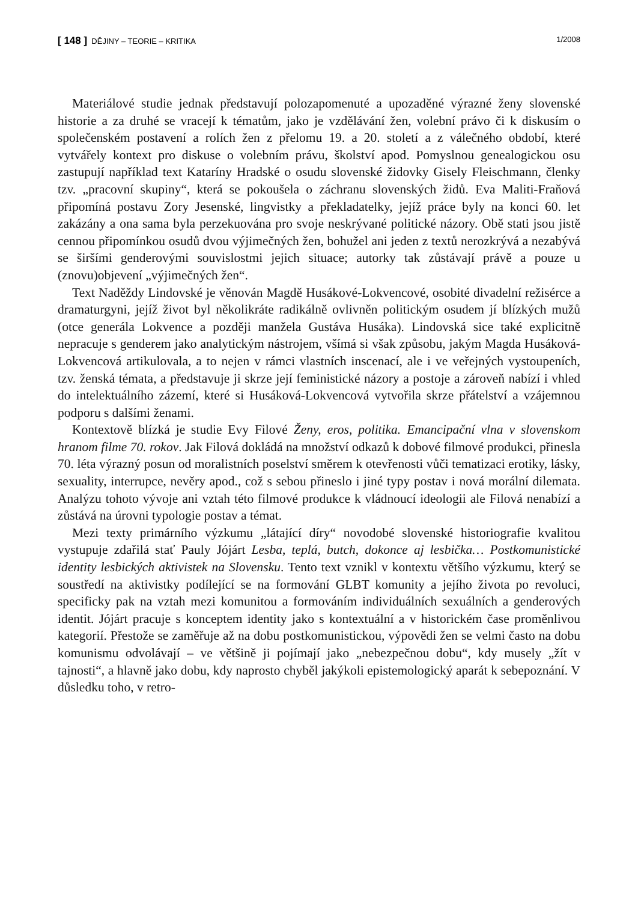[ 148 ] DĚJINY – TEORIE – KRITIKA 1/2008
Materiálové studie jednak představují polozapomenuté a upozaděné výrazné ženy slovenské historie a za druhé se vracejí k tématům, jako je vzdělávání žen, volební právo či k diskusím o společenském postavení a rolích žen z přelomu 19. a 20. století a z válečného období, které vytvářely kontext pro diskuse o volebním právu, školství apod. Pomyslnou genealogickou osu zastupují například text Kataríny Hradské o osudu slovenské židovky Gisely Fleischmann, členky tzv. „pracovní skupiny“, která se pokoušela o záchranu slovenských židů. Eva Maliti-Fraňová připomíná postavu Zory Jesenské, lingvistky a překladatelky, jejíž práce byly na konci 60. let zakázány a ona sama byla perzekuována pro svoje neskrývané politické názory. Obě stati jsou jistě cennou připomínkou osudů dvou výjimečných žen, bohužel ani jeden z textů nerozkrývá a nezabývá se širšími genderovými souvislostmi jejich situace; autorky tak zůstávají právě a pouze u (znovu)objevení „výjimečných žen“.
Text Naděždy Lindovské je věnován Magdě Husákové-Lokvencové, osobité divadelní režisérce a dramaturgyni, jejíž život byl několikráte radikálně ovlivněn politickým osudem jí blízkých mužů (otce generála Lokvence a později manžela Gustáva Husáka). Lindovská sice také explicitně nepracuje s genderem jako analytickým nástrojem, všímá si však způsobu, jakým Magda Husáková-Lokvencová artikulovala, a to nejen v rámci vlastních inscenací, ale i ve veřejných vystoupeních, tzv. ženská témata, a představuje ji skrze její feministické názory a postoje a zároveň nabízí i vhled do intelektuálního zázemí, které si Husáková-Lokvencová vytvořila skrze přátelství a vzájemnou podporu s dalšími ženami.
Kontextově blízká je studie Evy Filové Ženy, eros, politika. Emancipační vlna v slovenskom hranom filme 70. rokov. Jak Filová dokládá na množství odkazů k dobové filmové produkci, přinesla 70. léta výrazný posun od moralistních poselství směrem k otevřenosti vůči tematizaci erotiky, lásky, sexuality, interrupce, nevěry apod., což s sebou přineslo i jiné typy postav i nová morální dilemata. Analýzu tohoto vývoje ani vztah této filmové produkce k vládnoucí ideologii ale Filová nenabízí a zůstává na úrovni typologie postav a témat.
Mezi texty primárního výzkumu „látající díry“ novodobé slovenské historiografie kvalitou vystupuje zdařilá stať Pauly Jójárt Lesba, teplá, butch, dokonce aj lesbička… Postkomunistické identity lesbických aktivistek na Slovensku. Tento text vznikl v kontextu většího výzkumu, který se soustředí na aktivistky podílející se na formování GLBT komunity a jejího života po revoluci, specificky pak na vztah mezi komunitou a formováním individuálních sexuálních a genderových identit. Jójárt pracuje s konceptem identity jako s kontextuální a v historickém čase proměnlivou kategorií. Přestože se zaměřuje až na dobu postkomunistickou, výpovědi žen se velmi často na dobu komunismu odvolávají – ve většině ji pojímají jako „nebezpečnou dobu“, kdy musely „žít v tajnosti“, a hlavně jako dobu, kdy naprosto chyběl jakýkoli epistemologický aparát k sebepoznání. V důsledku toho, v retro-